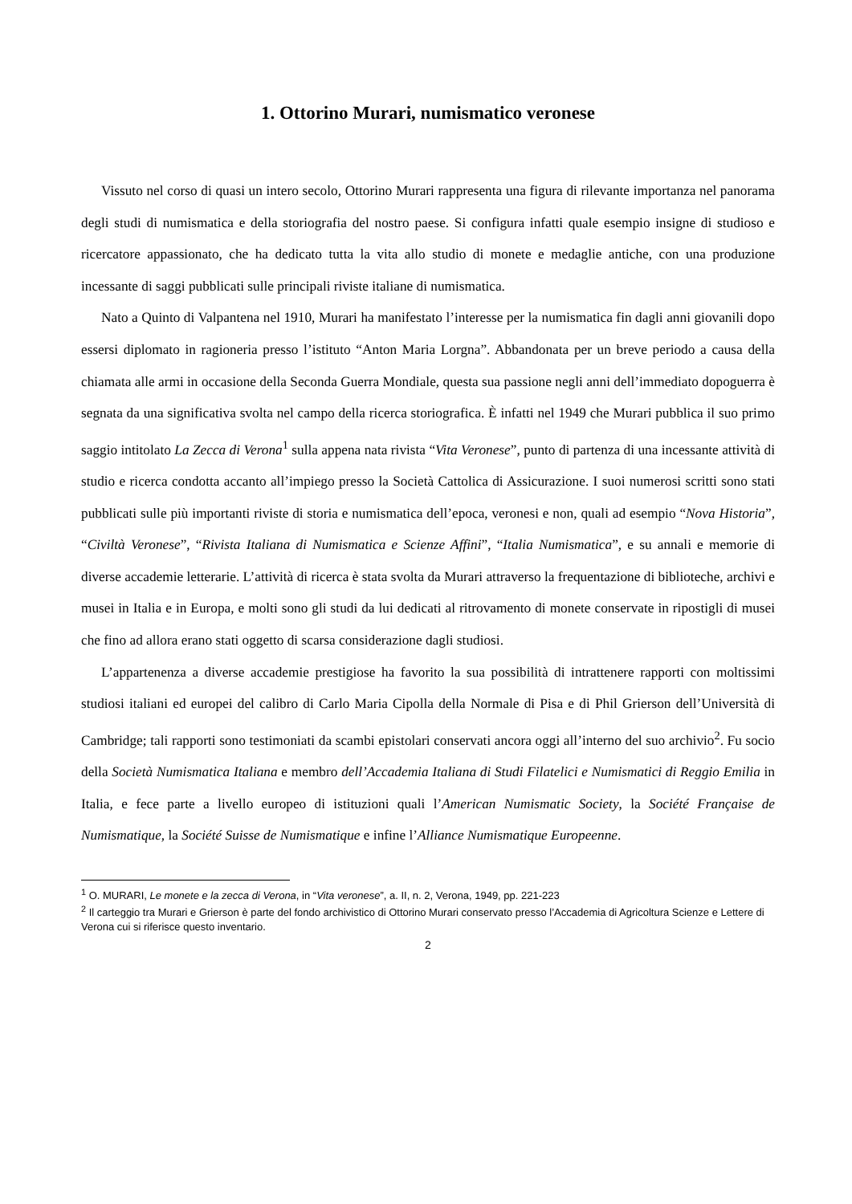1. Ottorino Murari, numismatico veronese
Vissuto nel corso di quasi un intero secolo, Ottorino Murari rappresenta una figura di rilevante importanza nel panorama degli studi di numismatica e della storiografia del nostro paese. Si configura infatti quale esempio insigne di studioso e ricercatore appassionato, che ha dedicato tutta la vita allo studio di monete e medaglie antiche, con una produzione incessante di saggi pubblicati sulle principali riviste italiane di numismatica.
Nato a Quinto di Valpantena nel 1910, Murari ha manifestato l’interesse per la numismatica fin dagli anni giovanili dopo essersi diplomato in ragioneria presso l’istituto “Anton Maria Lorgna”. Abbandonata per un breve periodo a causa della chiamata alle armi in occasione della Seconda Guerra Mondiale, questa sua passione negli anni dell’immediato dopoguerra è segnata da una significativa svolta nel campo della ricerca storiografica. È infatti nel 1949 che Murari pubblica il suo primo saggio intitolato La Zecca di Verona<sup>1</sup> sulla appena nata rivista “Vita Veronese”, punto di partenza di una incessante attività di studio e ricerca condotta accanto all’impiego presso la Società Cattolica di Assicurazione. I suoi numerosi scritti sono stati pubblicati sulle più importanti riviste di storia e numismatica dell’epoca, veronesi e non, quali ad esempio “Nova Historia”, “Civiltà Veronese”, “Rivista Italiana di Numismatica e Scienze Affini”, “Italia Numismatica”, e su annali e memorie di diverse accademie letterarie. L’attività di ricerca è stata svolta da Murari attraverso la frequentazione di biblioteche, archivi e musei in Italia e in Europa, e molti sono gli studi da lui dedicati al ritrovamento di monete conservate in ripostigli di musei che fino ad allora erano stati oggetto di scarsa considerazione dagli studiosi.
L’appartenenza a diverse accademie prestigiose ha favorito la sua possibilità di intrattenere rapporti con moltissimi studiosi italiani ed europei del calibro di Carlo Maria Cipolla della Normale di Pisa e di Phil Grierson dell’Università di Cambridge; tali rapporti sono testimoniati da scambi epistolari conservati ancora oggi all’interno del suo archivio<sup>2</sup>. Fu socio della Società Numismatica Italiana e membro dell’Accademia Italiana di Studi Filatelici e Numismatici di Reggio Emilia in Italia, e fece parte a livello europeo di istituzioni quali l’American Numismatic Society, la Société Française de Numismatique, la Société Suisse de Numismatique e infine l’Alliance Numismatique Europeenne.
<sup>1</sup> O. MURARI, Le monete e la zecca di Verona, in “Vita veronese”, a. II, n. 2, Verona, 1949, pp. 221-223
<sup>2</sup> Il carteggio tra Murari e Grierson è parte del fondo archivistico di Ottorino Murari conservato presso l’Accademia di Agricoltura Scienze e Lettere di Verona cui si riferisce questo inventario.
2